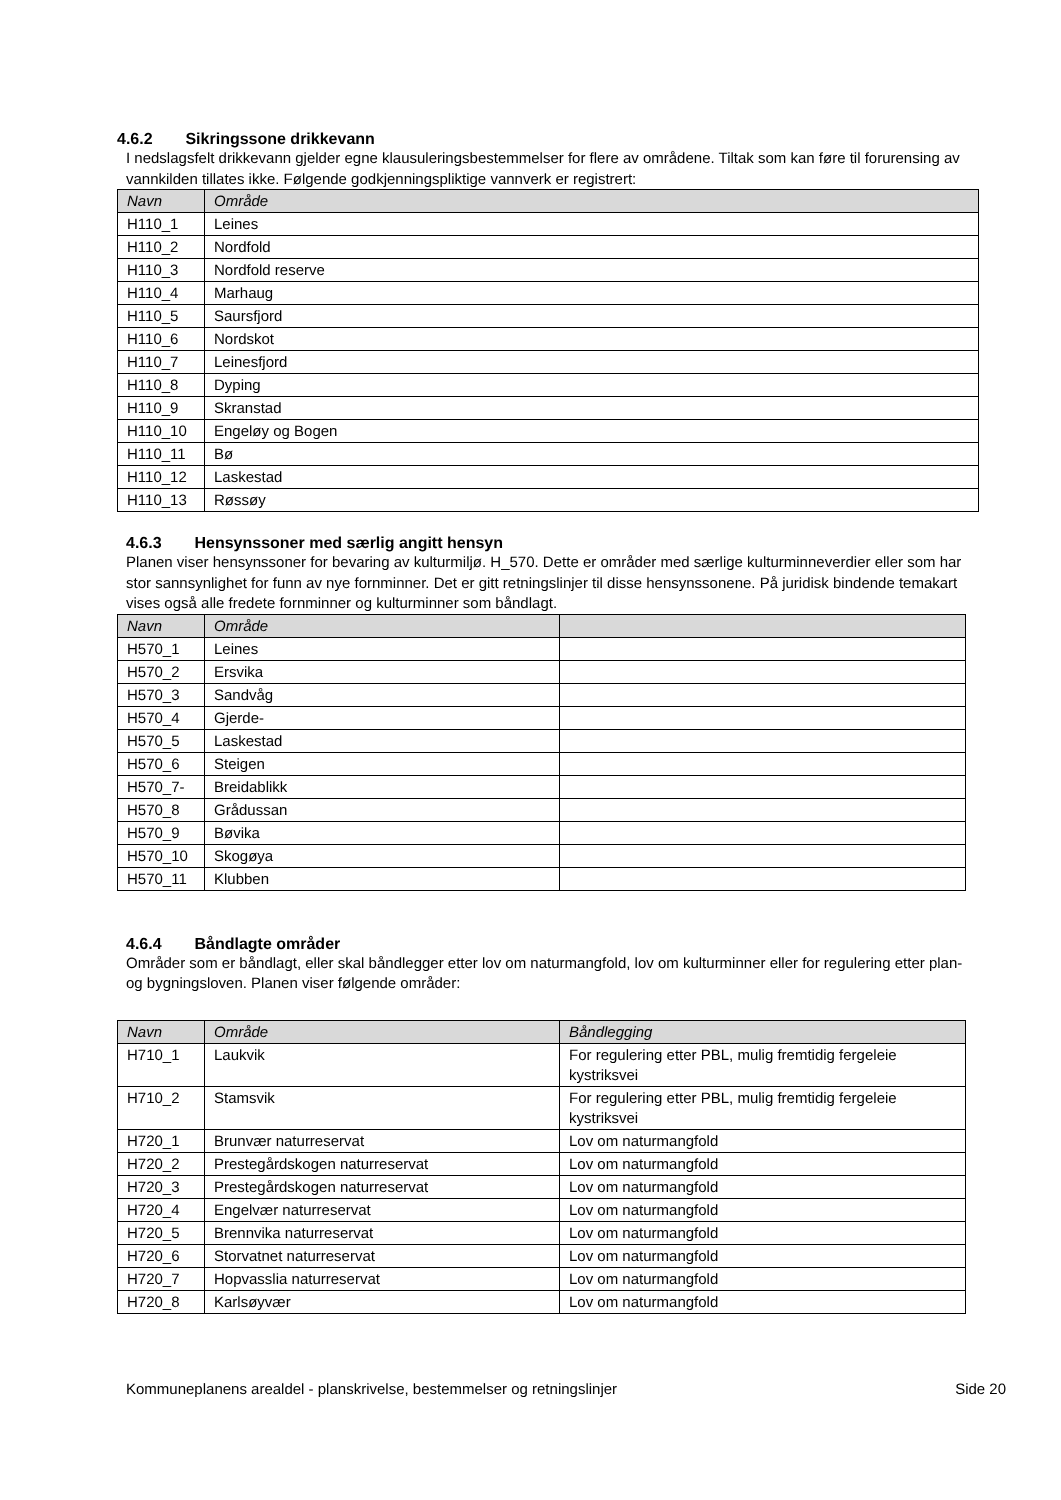4.6.2 Sikringssone drikkevann
I nedslagsfelt drikkevann gjelder egne klausuleringsbestemmelser for flere av områdene. Tiltak som kan føre til forurensing av vannkilden tillates ikke. Følgende godkjenningspliktige vannverk er registrert:
| Navn | Område |
| --- | --- |
| H110_1 | Leines |
| H110_2 | Nordfold |
| H110_3 | Nordfold reserve |
| H110_4 | Marhaug |
| H110_5 | Saursfjord |
| H110_6 | Nordskot |
| H110_7 | Leinesfjord |
| H110_8 | Dyping |
| H110_9 | Skranstad |
| H110_10 | Engeløy og Bogen |
| H110_11 | Bø |
| H110_12 | Laskestad |
| H110_13 | Røssøy |
4.6.3 Hensynssoner med særlig angitt hensyn
Planen viser hensynssoner for bevaring av kulturmiljø. H_570. Dette er områder med særlige kulturminneverdier eller som har stor sannsynlighet for funn av nye fornminner. Det er gitt retningslinjer til disse hensynssonene. På juridisk bindende temakart vises også alle fredete fornminner og kulturminner som båndlagt.
| Navn | Område | |
| --- | --- | --- |
| H570_1 | Leines | |
| H570_2 | Ersvika | |
| H570_3 | Sandvåg | |
| H570_4 | Gjerde- | |
| H570_5 | Laskestad | |
| H570_6 | Steigen | |
| H570_7- | Breidablikk | |
| H570_8 | Grådussan | |
| H570_9 | Bøvika | |
| H570_10 | Skogøya | |
| H570_11 | Klubben | |
4.6.4 Båndlagte områder
Områder som er båndlagt, eller skal båndlegger etter lov om naturmangfold, lov om kulturminner eller for regulering etter plan- og bygningsloven. Planen viser følgende områder:
| Navn | Område | Båndlegging |
| --- | --- | --- |
| H710_1 | Laukvik | For regulering etter PBL, mulig fremtidig fergeleie kystriksvei |
| H710_2 | Stamsvik | For regulering etter PBL, mulig fremtidig fergeleie kystriksvei |
| H720_1 | Brunvær naturreservat | Lov om naturmangfold |
| H720_2 | Prestegårdskogen naturreservat | Lov om naturmangfold |
| H720_3 | Prestegårdskogen naturreservat | Lov om naturmangfold |
| H720_4 | Engelvær naturreservat | Lov om naturmangfold |
| H720_5 | Brennvika naturreservat | Lov om naturmangfold |
| H720_6 | Storvatnet naturreservat | Lov om naturmangfold |
| H720_7 | Hopvasslia naturreservat | Lov om naturmangfold |
| H720_8 | Karlsøyvær | Lov om naturmangfold |
Kommuneplanens arealdel - planskrivelse, bestemmelser og retningslinjer Side 20